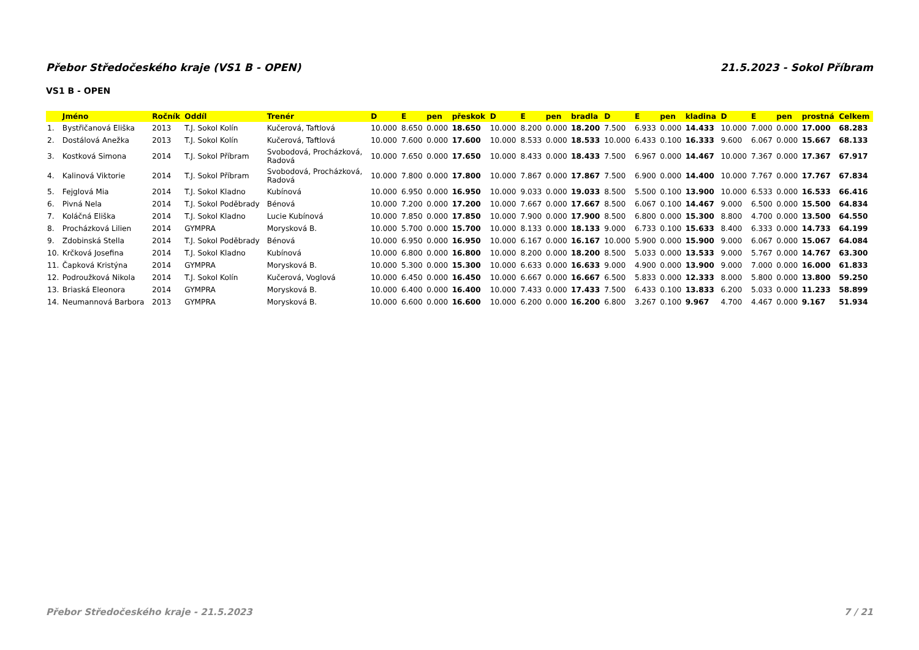Přebor Středočeského kraje (VS1 B - OPEN) 21.5.2023 - Sokol Příbram
VS1 B - OPEN
| | Jméno | Ročník | Oddíl | Trenér | D | E | pen | přeskok | D | E | pen | bradla | D | E | pen | kladina | D | E | pen | prostná | Celkem |
| --- | --- | --- | --- | --- | --- | --- | --- | --- | --- | --- | --- | --- | --- | --- | --- | --- | --- | --- | --- | --- | --- |
| 1. | Bystřičanová Eliška | 2013 | T.J. Sokol Kolín | Kučerová, Taftlová | 10.000 | 8.650 | 0.000 | 18.650 | 10.000 | 8.200 | 0.000 | 18.200 | 7.500 | 6.933 | 0.000 | 14.433 | 10.000 | 7.000 | 0.000 | 17.000 | 68.283 |
| 2. | Dostálová Anežka | 2013 | T.J. Sokol Kolín | Kučerová, Taftlová | 10.000 | 7.600 | 0.000 | 17.600 | 10.000 | 8.533 | 0.000 | 18.533 | 10.000 | 6.433 | 0.100 | 16.333 | 9.600 | 6.067 | 0.000 | 15.667 | 68.133 |
| 3. | Kostková Simona | 2014 | T.J. Sokol Příbram | Svobodová, Procházková, Radová | 10.000 | 7.650 | 0.000 | 17.650 | 10.000 | 8.433 | 0.000 | 18.433 | 7.500 | 6.967 | 0.000 | 14.467 | 10.000 | 7.367 | 0.000 | 17.367 | 67.917 |
| 4. | Kalinová Viktorie | 2014 | T.J. Sokol Příbram | Svobodová, Procházková, Radová | 10.000 | 7.800 | 0.000 | 17.800 | 10.000 | 7.867 | 0.000 | 17.867 | 7.500 | 6.900 | 0.000 | 14.400 | 10.000 | 7.767 | 0.000 | 17.767 | 67.834 |
| 5. | Fejglová Mia | 2014 | T.J. Sokol Kladno | Kubínová | 10.000 | 6.950 | 0.000 | 16.950 | 10.000 | 9.033 | 0.000 | 19.033 | 8.500 | 5.500 | 0.100 | 13.900 | 10.000 | 6.533 | 0.000 | 16.533 | 66.416 |
| 6. | Pivná Nela | 2014 | T.J. Sokol Poděbrady | Bénová | 10.000 | 7.200 | 0.000 | 17.200 | 10.000 | 7.667 | 0.000 | 17.667 | 8.500 | 6.067 | 0.100 | 14.467 | 9.000 | 6.500 | 0.000 | 15.500 | 64.834 |
| 7. | Koláčná Eliška | 2014 | T.J. Sokol Kladno | Lucie Kubínová | 10.000 | 7.850 | 0.000 | 17.850 | 10.000 | 7.900 | 0.000 | 17.900 | 8.500 | 6.800 | 0.000 | 15.300 | 8.800 | 4.700 | 0.000 | 13.500 | 64.550 |
| 8. | Procházková Lilien | 2014 | GYMPRA | Morysková B. | 10.000 | 5.700 | 0.000 | 15.700 | 10.000 | 8.133 | 0.000 | 18.133 | 9.000 | 6.733 | 0.100 | 15.633 | 8.400 | 6.333 | 0.000 | 14.733 | 64.199 |
| 9. | Zdobinská Stella | 2014 | T.J. Sokol Poděbrady | Bénová | 10.000 | 6.950 | 0.000 | 16.950 | 10.000 | 6.167 | 0.000 | 16.167 | 10.000 | 5.900 | 0.000 | 15.900 | 9.000 | 6.067 | 0.000 | 15.067 | 64.084 |
| 10. | Krčková Josefina | 2014 | T.J. Sokol Kladno | Kubínová | 10.000 | 6.800 | 0.000 | 16.800 | 10.000 | 8.200 | 0.000 | 18.200 | 8.500 | 5.033 | 0.000 | 13.533 | 9.000 | 5.767 | 0.000 | 14.767 | 63.300 |
| 11. | Čapková Kristýna | 2014 | GYMPRA | Morysková B. | 10.000 | 5.300 | 0.000 | 15.300 | 10.000 | 6.633 | 0.000 | 16.633 | 9.000 | 4.900 | 0.000 | 13.900 | 9.000 | 7.000 | 0.000 | 16.000 | 61.833 |
| 12. | Podroužková Nikola | 2014 | T.J. Sokol Kolín | Kučerová, Voglová | 10.000 | 6.450 | 0.000 | 16.450 | 10.000 | 6.667 | 0.000 | 16.667 | 6.500 | 5.833 | 0.000 | 12.333 | 8.000 | 5.800 | 0.000 | 13.800 | 59.250 |
| 13. | Briaská Eleonora | 2014 | GYMPRA | Morysková B. | 10.000 | 6.400 | 0.000 | 16.400 | 10.000 | 7.433 | 0.000 | 17.433 | 7.500 | 6.433 | 0.100 | 13.833 | 6.200 | 5.033 | 0.000 | 11.233 | 58.899 |
| 14. | Neumannová Barbora | 2013 | GYMPRA | Morysková B. | 10.000 | 6.600 | 0.000 | 16.600 | 10.000 | 6.200 | 0.000 | 16.200 | 6.800 | 3.267 | 0.100 | 9.967 | 4.700 | 4.467 | 0.000 | 9.167 | 51.934 |
Přebor Středočeského kraje - 21.5.2023 7 / 21